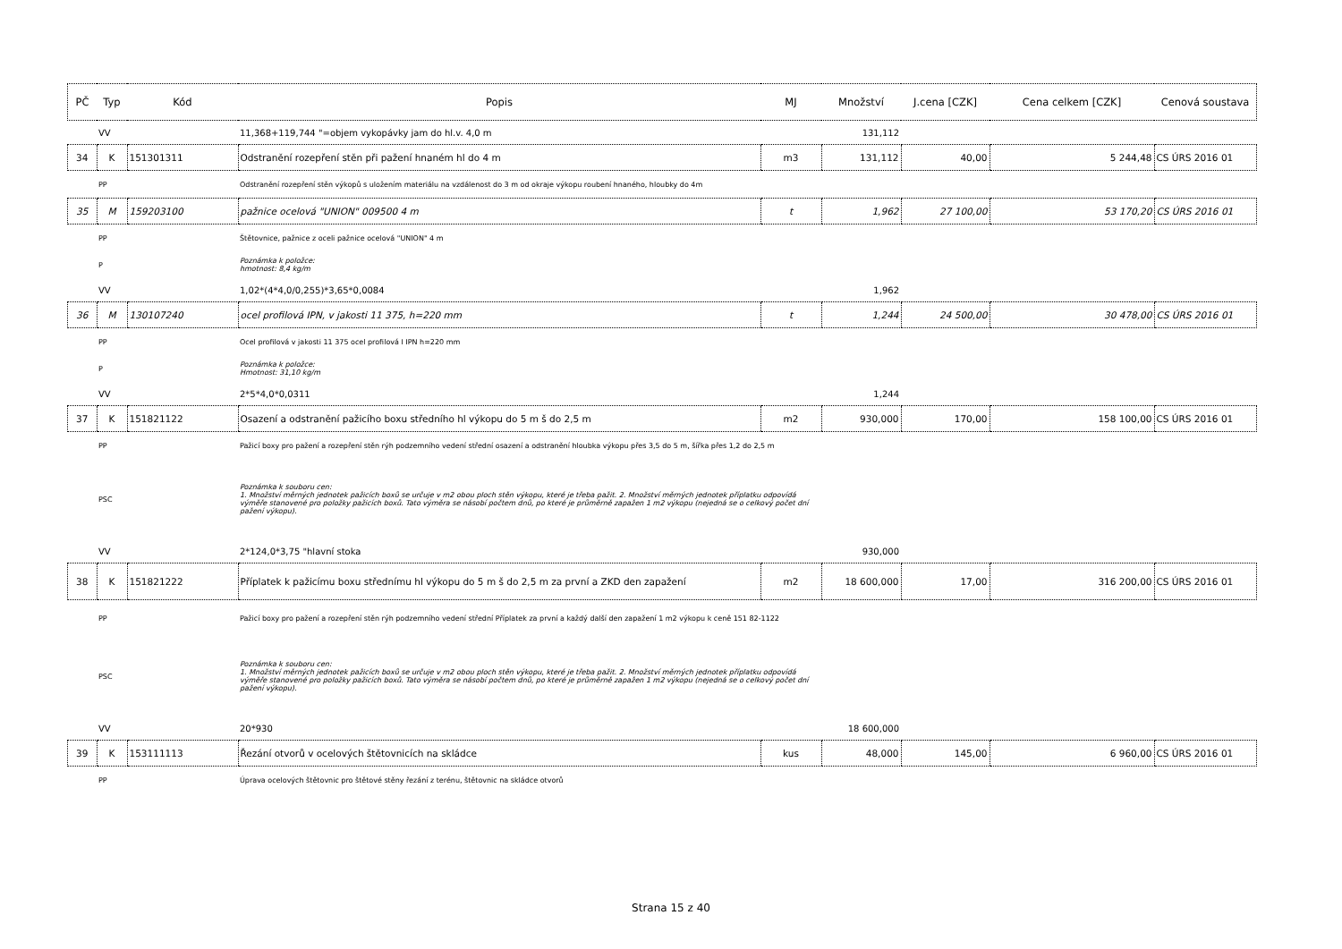| PČ | Typ | Kód | Popis | MJ | Množství | J.cena [CZK] | Cena celkem [CZK] | Cenová soustava |
| --- | --- | --- | --- | --- | --- | --- | --- | --- |
| | VV | | 11,368+119,744 "=objem vykopávky jam do hl.v. 4,0 m | | 131,112 | | | |
| 34 | K | 151301311 | Odstranění rozepření stěn při pažení hnaném hl do 4 m | m3 | 131,112 | 40,00 | 5 244,48 | CS ÚRS 2016 01 |
| | PP | | Odstranění rozepření stěn výkopů s uložením materiálu na vzdálenost do 3 m od okraje výkopu roubení hnaného, hloubky do 4m | | | | | |
| 35 | M | 159203100 | pažnice ocelová "UNION" 009500 4 m | t | 1,962 | 27 100,00 | 53 170,20 | CS ÚRS 2016 01 |
| | PP | | Štětovnice, pažnice z oceli pažnice ocelová "UNION" 4 m | | | | | |
| | P | | Poznámka k položce: hmotnost: 8,4 kg/m | | | | | |
| | VV | | 1,02*(4*4,0/0,255)*3,65*0,0084 | | 1,962 | | | |
| 36 | M | 130107240 | ocel profilová IPN, v jakosti 11 375, h=220 mm | t | 1,244 | 24 500,00 | 30 478,00 | CS ÚRS 2016 01 |
| | PP | | Ocel profilová v jakosti 11 375 ocel profilová I IPN h=220 mm | | | | | |
| | P | | Poznámka k položce: Hmotnost: 31,10 kg/m | | | | | |
| | VV | | 2*5*4,0*0,0311 | | 1,244 | | | |
| 37 | K | 151821122 | Osazení a odstranění pažicího boxu středního hl výkopu do 5 m š do 2,5 m | m2 | 930,000 | 170,00 | 158 100,00 | CS ÚRS 2016 01 |
| | PP | | Pažicí boxy pro pažení a rozepření stěn rýh podzemního vedení střední osazení a odstranění hloubka výkopu přes 3,5 do 5 m, šířka přes 1,2 do 2,5 m | | | | | |
| | PSC | | Poznámka k souboru cen: 1. Množství měrných jednotek pažicích boxů se určuje v m2 obou ploch stěn výkopu, které je třeba pažit. 2. Množství měrných jednotek příplatku odpovídá výměře stanovené pro položky pažicích boxů. Tato výměra se násobí počtem dnů, po které je průměrně zapažen 1 m2 výkopu (nejedná se o celkový počet dní pažení výkopu). | | | | | |
| | VV | | 2*124,0*3,75 "hlavní stoka | | 930,000 | | | |
| 38 | K | 151821222 | Příplatek k pažicímu boxu střednímu hl výkopu do 5 m š do 2,5 m za první a ZKD den zapažení | m2 | 18 600,000 | 17,00 | 316 200,00 | CS ÚRS 2016 01 |
| | PP | | Pažicí boxy pro pažení a rozepření stěn rýh podzemního vedení střední Příplatek za první a každý další den zapažení 1 m2 výkopu k ceně 151 82-1122 | | | | | |
| | PSC | | Poznámka k souboru cen: 1. Množství měrných jednotek pažicích boxů se určuje v m2 obou ploch stěn výkopu, které je třeba pažit. 2. Množství měrných jednotek příplatku odpovídá výměře stanovené pro položky pažicích boxů. Tato výměra se násobí počtem dnů, po které je průměrně zapažen 1 m2 výkopu (nejedná se o celkový počet dní pažení výkopu). | | | | | |
| | VV | | 20*930 | | 18 600,000 | | | |
| 39 | K | 153111113 | Řezání otvorů v ocelových štětovnicích na skládce | kus | 48,000 | 145,00 | 6 960,00 | CS ÚRS 2016 01 |
| | PP | | Úprava ocelových štětovnic pro štětové stěny řezání z terénu, štětovnic na skládce otvorů | | | | | |
Strana 15 z 40